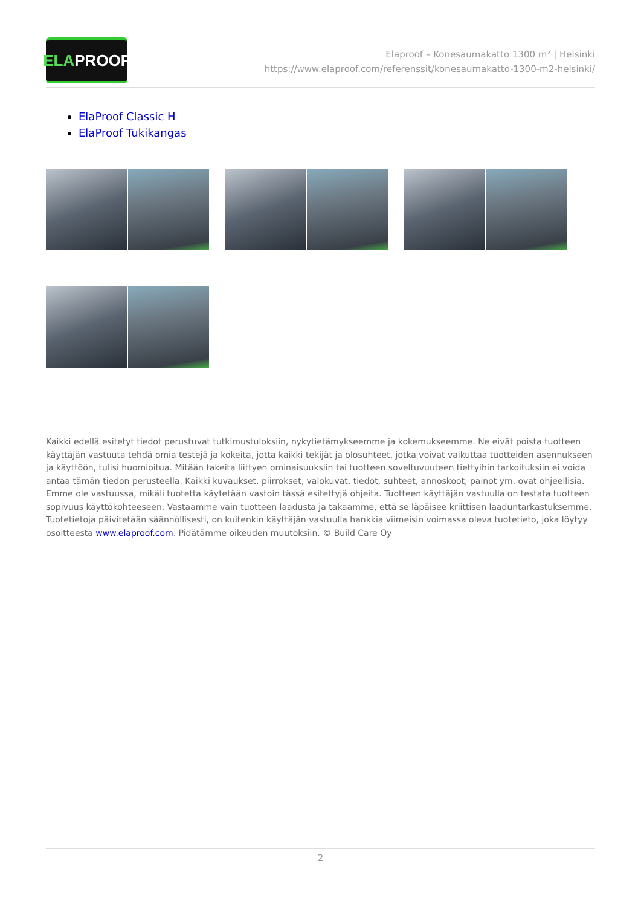ELA PROOF
Elaproof – Konesaumakatto 1300 m² | Helsinki
https://www.elaproof.com/referenssit/konesaumakatto-1300-m2-helsinki/
ElaProof Classic H
ElaProof Tukikangas
Kaikki edellä esitetyt tiedot perustuvat tutkimustuloksiin, nykytietämykseemme ja kokemukseemme. Ne eivät poista tuotteen käyttäjän vastuuta tehdä omia testejä ja kokeita, jotta kaikki tekijät ja olosuhteet, jotka voivat vaikuttaa tuotteiden asennukseen ja käyttöön, tulisi huomioitua. Mitään takeita liittyen ominaisuuksiin tai tuotteen soveltuvuuteen tiettyihin tarkoituksiin ei voida antaa tämän tiedon perusteella. Kaikki kuvaukset, piirrokset, valokuvat, tiedot, suhteet, annoskoot, painot ym. ovat ohjeellisia. Emme ole vastuussa, mikäli tuotetta käytetään vastoin tässä esitettyjä ohjeita. Tuotteen käyttäjän vastuulla on testata tuotteen sopivuus käyttökohteeseen. Vastaamme vain tuotteen laadusta ja takaamme, että se läpäisee kriittisen laaduntarkastuksemme. Tuotetietoja päivitetään säännöllisesti, on kuitenkin käyttäjän vastuulla hankkia viimeisin voimassa oleva tuotetieto, joka löytyy osoitteesta www.elaproof.com. Pidätämme oikeuden muutoksiin. © Build Care Oy
2